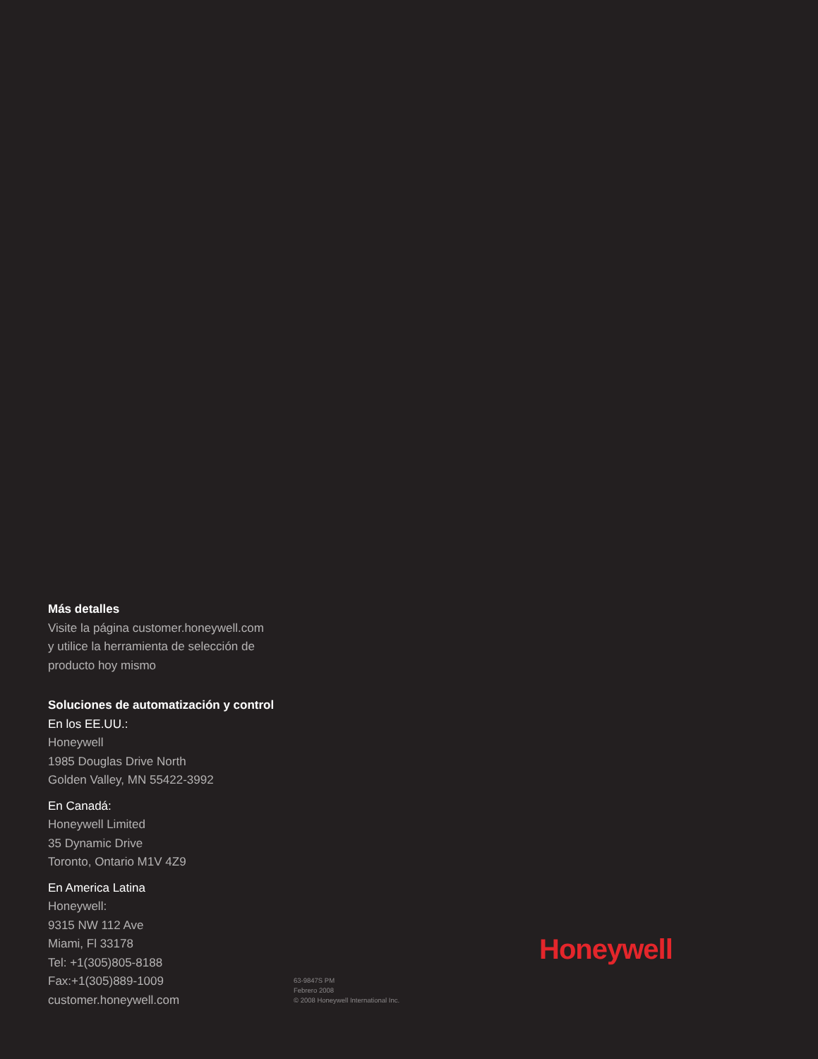Más detalles
Visite la página customer.honeywell.com
y utilice la herramienta de selección de
producto hoy mismo
Soluciones de automatización y control
En los EE.UU.:
Honeywell
1985 Douglas Drive North
Golden Valley, MN 55422-3992
En Canadá:
Honeywell Limited
35 Dynamic Drive
Toronto, Ontario M1V 4Z9
En America Latina
Honeywell:
9315 NW 112 Ave
Miami, Fl 33178
Tel: +1(305)805-8188
Fax:+1(305)889-1009
customer.honeywell.com
Honeywell
63-9847S PM
Febrero 2008
© 2008 Honeywell International Inc.